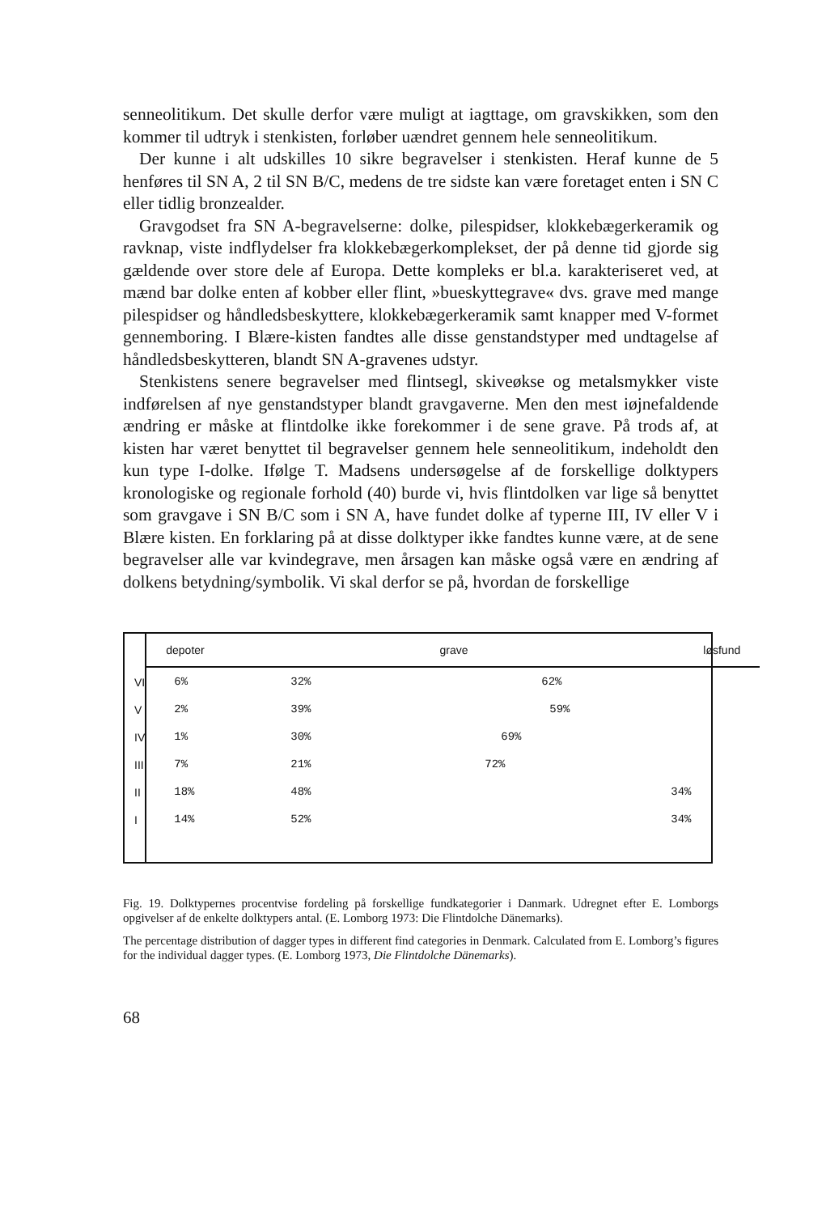senneolitikum. Det skulle derfor være muligt at iagttage, om gravskikken, som den kommer til udtryk i stenkisten, forløber uændret gennem hele senneolitikum.
Der kunne i alt udskilles 10 sikre begravelser i stenkisten. Heraf kunne de 5 henføres til SN A, 2 til SN B/C, medens de tre sidste kan være foretaget enten i SN C eller tidlig bronzealder.
Gravgodset fra SN A-begravelserne: dolke, pilespidser, klokkebægerkeramik og ravknap, viste indflydelser fra klokkebægerkomplekset, der på denne tid gjorde sig gældende over store dele af Europa. Dette kompleks er bl.a. karakteriseret ved, at mænd bar dolke enten af kobber eller flint, »bueskyttegrave« dvs. grave med mange pilespidser og håndledsbeskyttere, klokkebægerkeramik samt knapper med V-formet gennemboring. I Blære-kisten fandtes alle disse genstandstyper med undtagelse af håndledsbeskytteren, blandt SN A-gravenes udstyr.
Stenkistens senere begravelser med flintsegl, skiveøkse og metalsmykker viste indførelsen af nye genstandstyper blandt gravgaverne. Men den mest iøjnefaldende ændring er måske at flintdolke ikke forekommer i de sene grave. På trods af, at kisten har været benyttet til begravelser gennem hele senneolitikum, indeholdt den kun type I-dolke. Ifølge T. Madsens undersøgelse af de forskellige dolktypers kronologiske og regionale forhold (40) burde vi, hvis flintdolken var lige så benyttet som gravgave i SN B/C som i SN A, have fundet dolke af typerne III, IV eller V i Blære kisten. En forklaring på at disse dolktyper ikke fandtes kunne være, at de sene begravelser alle var kvindegrave, men årsagen kan måske også være en ændring af dolkens betydning/symbolik. Vi skal derfor se på, hvordan de forskellige
VI
V
IV
III
II
I
depoter grave løsfund
6% 32% 62%
2% 39% 59%
1% 30% 69%
7% 21% 72%
18% 48% 34%
14% 52% 34%
Fig. 19. Dolktypernes procentvise fordeling på forskellige fundkategorier i Danmark. Udregnet efter E. Lomborgs opgivelser af de enkelte dolktypers antal. (E. Lomborg 1973: Die Flintdolche Dänemarks).
The percentage distribution of dagger types in different find categories in Denmark. Calculated from E. Lomborg’s figures for the individual dagger types. (E. Lomborg 1973, Die Flintdolche Dänemarks).
68